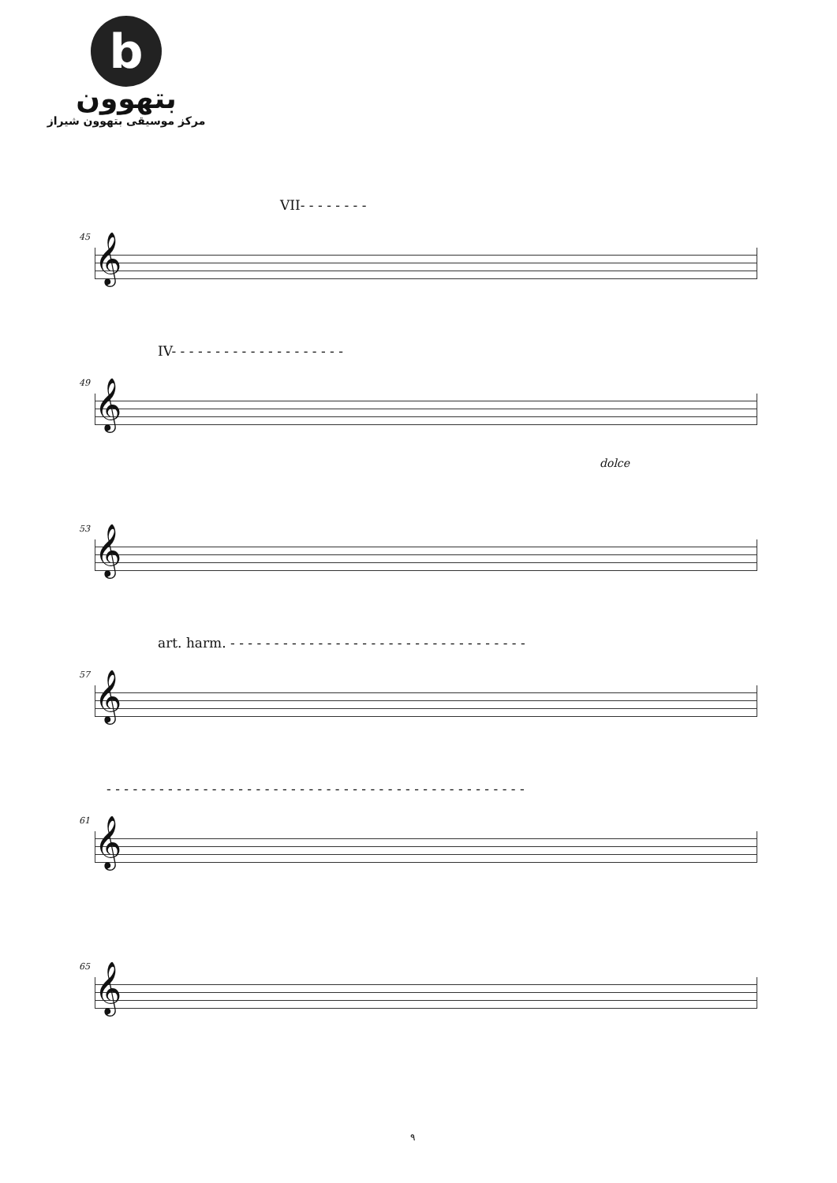b
بتهوون
مرکز موسیقی بتهوون شیراز
VII- - - - - - - -
45
𝄞
IV- - - - - - - - - - - - - - - - - - - -
49
𝄞
dolce
53
𝄞
art. harm. - - - - - - - - - - - - - - - - - - - - - - - - - - - - - - - - - -
57
𝄞
- - - - - - - - - - - - - - - - - - - - - - - - - - - - - - - - - - - - - - - - - - - - - - - -
61
𝄞
65
𝄞
۹